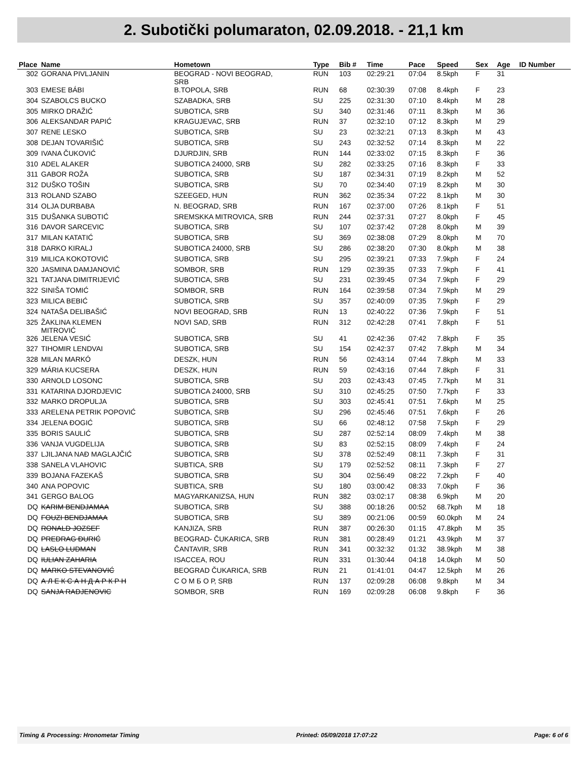2. Subotički polumaraton, 02.09.2018. - 21,1 km
| Place | Name | Hometown | Type | Bib # | Time | Pace | Speed | Sex | Age | ID Number |
| --- | --- | --- | --- | --- | --- | --- | --- | --- | --- | --- |
| 302 | GORANA PIVLJANIN | BEOGRAD - NOVI BEOGRAD, SRB | RUN | 103 | 02:29:21 | 07:04 | 8.5kph | F | 31 | |
| 303 | EMESE BÁBI | B.TOPOLA, SRB | RUN | 68 | 02:30:39 | 07:08 | 8.4kph | F | 23 | |
| 304 | SZABOLCS BUCKO | SZABADKA, SRB | SU | 225 | 02:31:30 | 07:10 | 8.4kph | M | 28 | |
| 305 | MIRKO DRAŽIĆ | SUBOTICA, SRB | SU | 340 | 02:31:46 | 07:11 | 8.3kph | M | 36 | |
| 306 | ALEKSANDAR PAPIĆ | KRAGUJEVAC, SRB | RUN | 37 | 02:32:10 | 07:12 | 8.3kph | M | 29 | |
| 307 | RENE LESKO | SUBOTICA, SRB | SU | 23 | 02:32:21 | 07:13 | 8.3kph | M | 43 | |
| 308 | DEJAN TOVARIŠIĆ | SUBOTICA, SRB | SU | 243 | 02:32:52 | 07:14 | 8.3kph | M | 22 | |
| 309 | IVANA ČUKOVIĆ | DJURDJIN, SRB | RUN | 144 | 02:33:02 | 07:15 | 8.3kph | F | 36 | |
| 310 | ADEL ALAKER | SUBOTICA 24000, SRB | SU | 282 | 02:33:25 | 07:16 | 8.3kph | F | 33 | |
| 311 | GABOR ROŽA | SUBOTICA, SRB | SU | 187 | 02:34:31 | 07:19 | 8.2kph | M | 52 | |
| 312 | DUŠKO TOŠIN | SUBOTICA, SRB | SU | 70 | 02:34:40 | 07:19 | 8.2kph | M | 30 | |
| 313 | ROLAND SZABO | SZEEGED, HUN | RUN | 362 | 02:35:34 | 07:22 | 8.1kph | M | 30 | |
| 314 | OLJA DURBABA | N. BEOGRAD, SRB | RUN | 167 | 02:37:00 | 07:26 | 8.1kph | F | 51 | |
| 315 | DUŠANKA SUBOTIĆ | SREMSKKA MITROVICA, SRB | RUN | 244 | 02:37:31 | 07:27 | 8.0kph | F | 45 | |
| 316 | DAVOR SARCEVIC | SUBOTICA, SRB | SU | 107 | 02:37:42 | 07:28 | 8.0kph | M | 39 | |
| 317 | MILAN KATATIĆ | SUBOTICA, SRB | SU | 369 | 02:38:08 | 07:29 | 8.0kph | M | 70 | |
| 318 | DARKO KIRALJ | SUBOTICA 24000, SRB | SU | 286 | 02:38:20 | 07:30 | 8.0kph | M | 38 | |
| 319 | MILICA KOKOTOVIĆ | SUBOTICA, SRB | SU | 295 | 02:39:21 | 07:33 | 7.9kph | F | 24 | |
| 320 | JASMINA DAMJANOVIĆ | SOMBOR, SRB | RUN | 129 | 02:39:35 | 07:33 | 7.9kph | F | 41 | |
| 321 | TATJANA DIMITRIJEVIĆ | SUBOTICA, SRB | SU | 231 | 02:39:45 | 07:34 | 7.9kph | F | 29 | |
| 322 | SINIŠA TOMIĆ | SOMBOR, SRB | RUN | 164 | 02:39:58 | 07:34 | 7.9kph | M | 29 | |
| 323 | MILICA BEBIĆ | SUBOTICA, SRB | SU | 357 | 02:40:09 | 07:35 | 7.9kph | F | 29 | |
| 324 | NATAŠA DELIBAŠIĆ | NOVI BEOGRAD, SRB | RUN | 13 | 02:40:22 | 07:36 | 7.9kph | F | 51 | |
| 325 | ŽAKLINA KLEMEN MITROVIĆ | NOVI SAD, SRB | RUN | 312 | 02:42:28 | 07:41 | 7.8kph | F | 51 | |
| 326 | JELENA VESIĆ | SUBOTICA, SRB | SU | 41 | 02:42:36 | 07:42 | 7.8kph | F | 35 | |
| 327 | TIHOMIR LENDVAI | SUBOTICA, SRB | SU | 154 | 02:42:37 | 07:42 | 7.8kph | M | 34 | |
| 328 | MILAN MARKÓ | DESZK, HUN | RUN | 56 | 02:43:14 | 07:44 | 7.8kph | M | 33 | |
| 329 | MÁRIA KUCSERA | DESZK, HUN | RUN | 59 | 02:43:16 | 07:44 | 7.8kph | F | 31 | |
| 330 | ARNOLD LOSONC | SUBOTICA, SRB | SU | 203 | 02:43:43 | 07:45 | 7.7kph | M | 31 | |
| 331 | KATARINA DJORDJEVIC | SUBOTICA 24000, SRB | SU | 310 | 02:45:25 | 07:50 | 7.7kph | F | 33 | |
| 332 | MARKO DROPULJA | SUBOTICA, SRB | SU | 303 | 02:45:41 | 07:51 | 7.6kph | M | 25 | |
| 333 | ARELENA PETRIK POPOVIĆ | SUBOTICA, SRB | SU | 296 | 02:45:46 | 07:51 | 7.6kph | F | 26 | |
| 334 | JELENA ĐOGIĆ | SUBOTICA, SRB | SU | 66 | 02:48:12 | 07:58 | 7.5kph | F | 29 | |
| 335 | BORIS SAULIĆ | SUBOTICA, SRB | SU | 287 | 02:52:14 | 08:09 | 7.4kph | M | 38 | |
| 336 | VANJA VUGDELIJA | SUBOTICA, SRB | SU | 83 | 02:52:15 | 08:09 | 7.4kph | F | 24 | |
| 337 | LJILJANA NAĐ MAGLAJČIĆ | SUBOTICA, SRB | SU | 378 | 02:52:49 | 08:11 | 7.3kph | F | 31 | |
| 338 | SANELA VLAHOVIC | SUBTICA, SRB | SU | 179 | 02:52:52 | 08:11 | 7.3kph | F | 27 | |
| 339 | BOJANA FAZEKAŠ | SUBOTICA, SRB | SU | 304 | 02:56:49 | 08:22 | 7.2kph | F | 40 | |
| 340 | ANA POPOVIC | SUBTICA, SRB | SU | 180 | 03:00:42 | 08:33 | 7.0kph | F | 36 | |
| 341 | GERGO BALOG | MAGYARKANIZSA, HUN | RUN | 382 | 03:02:17 | 08:38 | 6.9kph | M | 20 | |
| DQ | KARIM BENDJAMAA | SUBOTICA, SRB | SU | 388 | 00:18:26 | 00:52 | 68.7kph | M | 18 | |
| DQ | FOUZI BENDJAMAA | SUBOTICA, SRB | SU | 389 | 00:21:06 | 00:59 | 60.0kph | M | 24 | |
| DQ | RONALD JOZSEF | KANJIZA, SRB | RUN | 387 | 00:26:30 | 01:15 | 47.8kph | M | 35 | |
| DQ | PREDRAG ĐURIĆ | BEOGRAD- ČUKARICA, SRB | RUN | 381 | 00:28:49 | 01:21 | 43.9kph | M | 37 | |
| DQ | LASLO LUDMAN | ČANTAVIR, SRB | RUN | 341 | 00:32:32 | 01:32 | 38.9kph | M | 38 | |
| DQ | IULIAN ZAHARIA | ISACCEA, ROU | RUN | 331 | 01:30:44 | 04:18 | 14.0kph | M | 50 | |
| DQ | MARKO STEVANOVIĆ | BEOGRAD ČUKARICA, SRB | RUN | 21 | 01:41:01 | 04:47 | 12.5kph | M | 26 | |
| DQ | А Л Е К С А Н Д А Р К Р Н | С О М Б О Р, SRB | RUN | 137 | 02:09:28 | 06:08 | 9.8kph | M | 34 | |
| DQ | SANJA RADJENOVIC | SOMBOR, SRB | RUN | 169 | 02:09:28 | 06:08 | 9.8kph | F | 36 | |
Timing & Processing: Hronometar Timing Printed: 05/09/2018 17:07:22 Page: 6 of 6